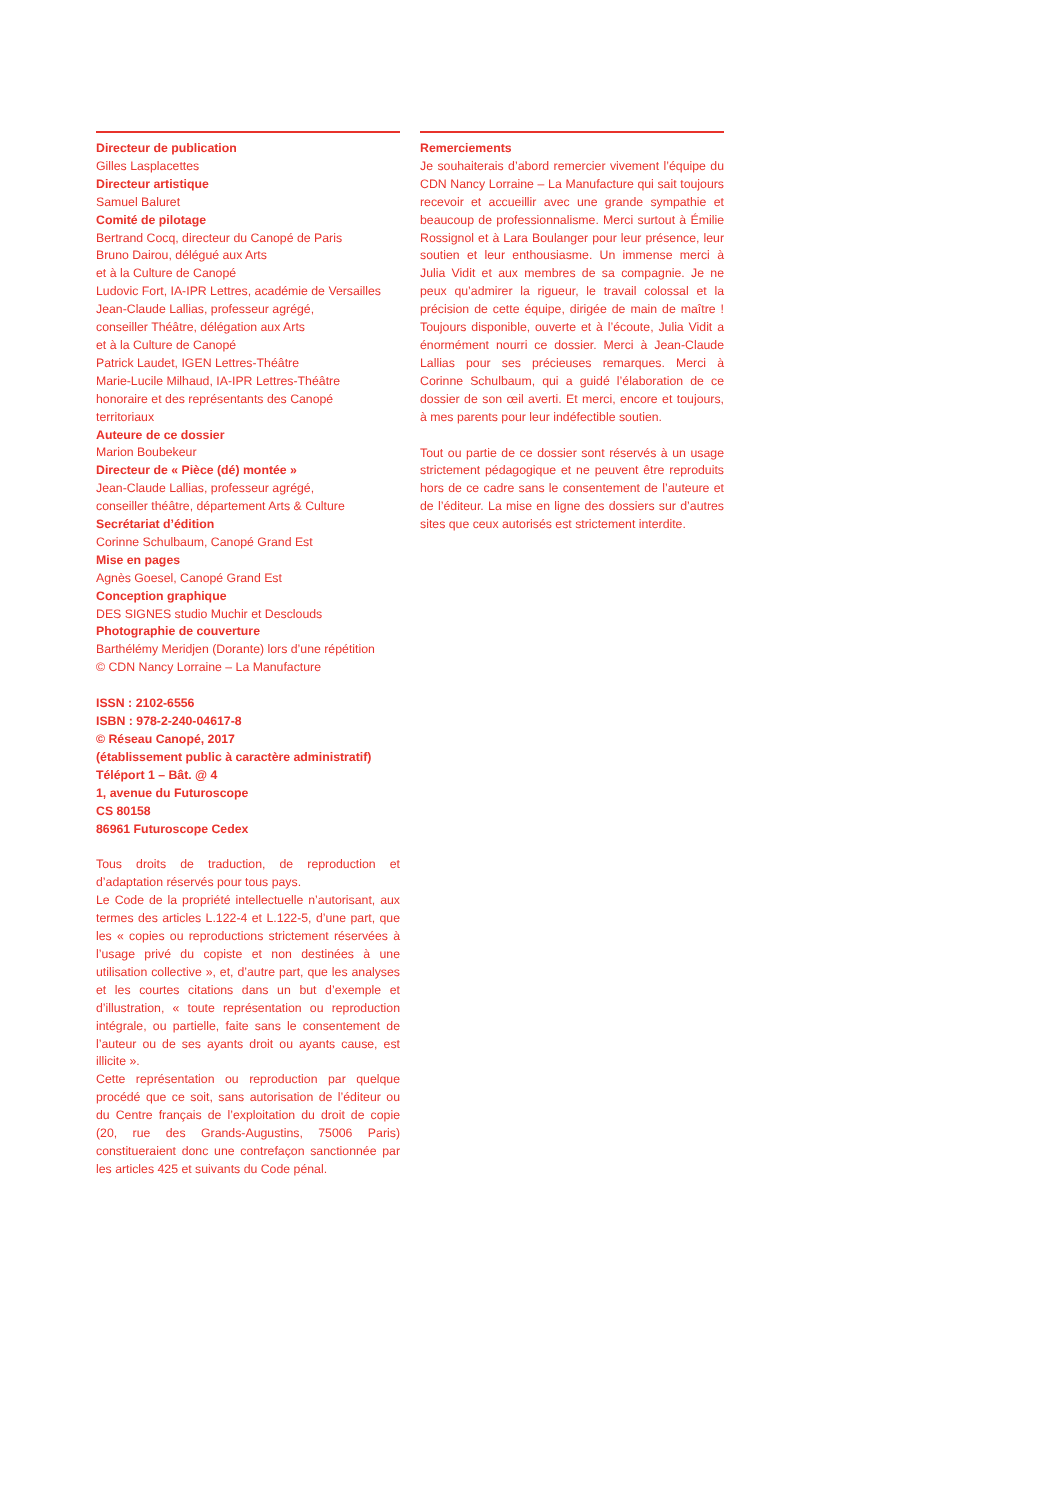Directeur de publication
Gilles Lasplacettes
Directeur artistique
Samuel Baluret
Comité de pilotage
Bertrand Cocq, directeur du Canopé de Paris
Bruno Dairou, délégué aux Arts
et à la Culture de Canopé
Ludovic Fort, IA-IPR Lettres, académie de Versailles
Jean-Claude Lallias, professeur agrégé,
conseiller Théâtre, délégation aux Arts
et à la Culture de Canopé
Patrick Laudet, IGEN Lettres-Théâtre
Marie-Lucile Milhaud, IA-IPR Lettres-Théâtre
honoraire et des représentants des Canopé
territoriaux
Auteure de ce dossier
Marion Boubekeur
Directeur de « Pièce (dé) montée »
Jean-Claude Lallias, professeur agrégé,
conseiller théâtre, département Arts & Culture
Secrétariat d’édition
Corinne Schulbaum, Canopé Grand Est
Mise en pages
Agnès Goesel, Canopé Grand Est
Conception graphique
DES SIGNES studio Muchir et Desclouds
Photographie de couverture
Barthélémy Meridjen (Dorante) lors d’une répétition
© CDN Nancy Lorraine – La Manufacture
ISSN : 2102-6556
ISBN : 978-2-240-04617-8
© Réseau Canopé, 2017
(établissement public à caractère administratif)
Téléport 1 – Bât. @ 4
1, avenue du Futuroscope
CS 80158
86961 Futuroscope Cedex
Tous droits de traduction, de reproduction et d’adaptation réservés pour tous pays.
Le Code de la propriété intellectuelle n’autorisant, aux termes des articles L.122-4 et L.122-5, d’une part, que les « copies ou reproductions strictement réservées à l’usage privé du copiste et non destinées à une utilisation collective », et, d’autre part, que les analyses et les courtes citations dans un but d’exemple et d’illustration, « toute représentation ou reproduction intégrale, ou partielle, faite sans le consentement de l’auteur ou de ses ayants droit ou ayants cause, est illicite ».
Cette représentation ou reproduction par quelque procédé que ce soit, sans autorisation de l’éditeur ou du Centre français de l’exploitation du droit de copie (20, rue des Grands-Augustins, 75006 Paris) constitueraient donc une contrefaçon sanctionnée par les articles 425 et suivants du Code pénal.
Remerciements
Je souhaiterais d’abord remercier vivement l’équipe du CDN Nancy Lorraine – La Manufacture qui sait toujours recevoir et accueillir avec une grande sympathie et beaucoup de professionnalisme. Merci surtout à Émilie Rossignol et à Lara Boulanger pour leur présence, leur soutien et leur enthousiasme. Un immense merci à Julia Vidit et aux membres de sa compagnie. Je ne peux qu’admirer la rigueur, le travail colossal et la précision de cette équipe, dirigée de main de maître ! Toujours disponible, ouverte et à l’écoute, Julia Vidit a énormément nourri ce dossier. Merci à Jean-Claude Lallias pour ses précieuses remarques. Merci à Corinne Schulbaum, qui a guidé l’élaboration de ce dossier de son œil averti. Et merci, encore et toujours, à mes parents pour leur indéfectible soutien.
Tout ou partie de ce dossier sont réservés à un usage strictement pédagogique et ne peuvent être reproduits hors de ce cadre sans le consentement de l’auteure et de l’éditeur. La mise en ligne des dossiers sur d’autres sites que ceux autorisés est strictement interdite.